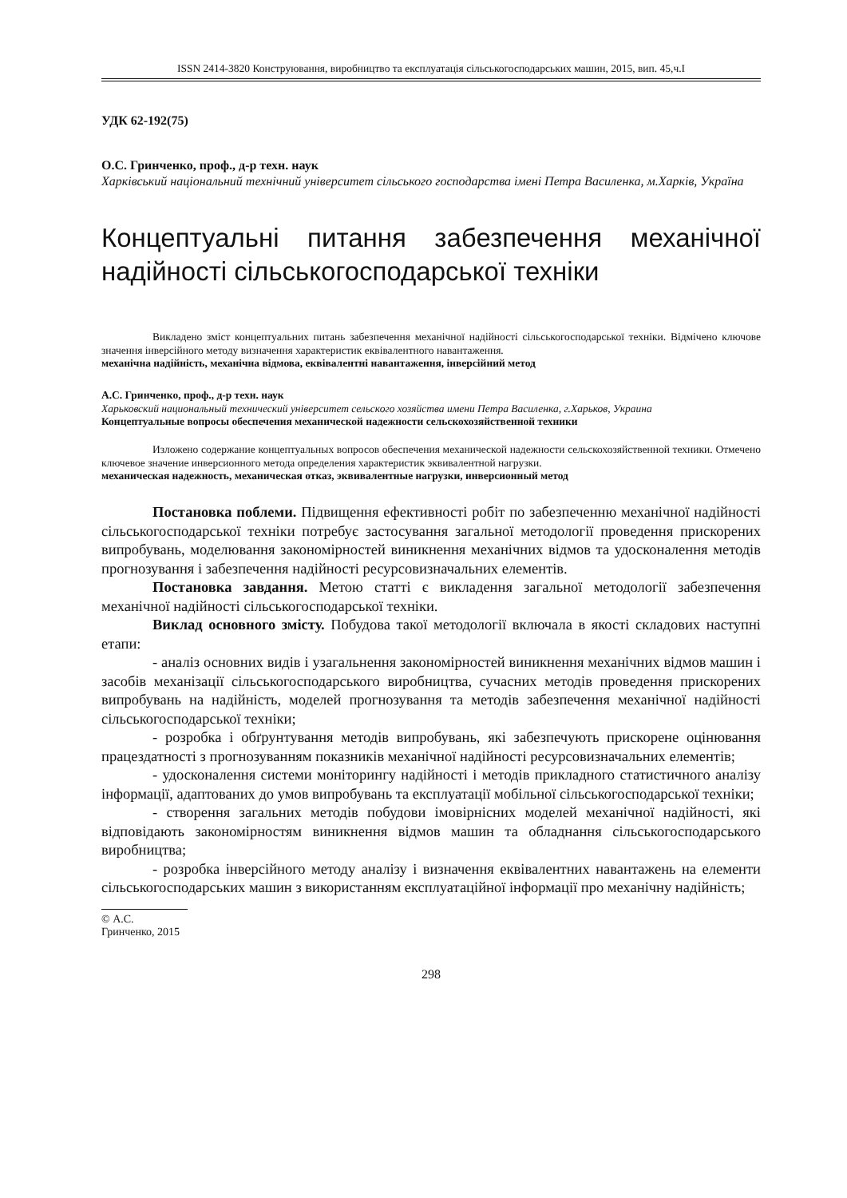ISSN 2414-3820 Конструювання, виробництво та експлуатація сільськогосподарських машин, 2015, вип. 45,ч.I
УДК 62-192(75)
О.С. Гринченко, проф., д-р техн. наук
Харківський національний технічний університет сільського господарства імені Петра Василенка, м.Харків, Україна
Концептуальні питання забезпечення механічної надійності сільськогосподарської техніки
Викладено зміст концептуальних питань забезпечення механічної надійності сільськогосподарської техніки. Відмічено ключове значення інверсійного методу визначення характеристик еквівалентного навантаження.
механічна надійність, механічна відмова, еквівалентні навантаження, інверсійний метод
А.С. Гринченко, проф., д-р техн. наук
Харьковский национальный технический університет сельского хозяйства имени Петра Василенка, г.Харьков, Украина
Концептуальные вопросы обеспечения механической надежности сельскохозяйственной техники
Изложено содержание концептуальных вопросов обеспечения механической надежности сельскохозяйственной техники. Отмечено ключевое значение инверсионного метода определения характеристик эквивалентной нагрузки.
механическая надежность, механическая отказ, эквивалентные нагрузки, инверсионный метод
Постановка поблеми. Підвищення ефективності робіт по забезпеченню механічної надійності сільськогосподарської техніки потребує застосування загальної методології проведення прискорених випробувань, моделювання закономірностей виникнення механічних відмов та удосконалення методів прогнозування і забезпечення надійності ресурсовизначальних елементів.
Постановка завдання. Метою статті є викладення загальної методології забезпечення механічної надійності сільськогосподарської техніки.
Виклад основного змісту. Побудова такої методології включала в якості складових наступні етапи:
- аналіз основних видів і узагальнення закономірностей виникнення механічних відмов машин і засобів механізації сільськогосподарського виробництва, сучасних методів проведення прискорених випробувань на надійність, моделей прогнозування та методів забезпечення механічної надійності сільськогосподарської техніки;
- розробка і обґрунтування методів випробувань, які забезпечують прискорене оцінювання працездатності з прогнозуванням показників механічної надійності ресурсовизначальних елементів;
- удосконалення системи моніторингу надійності і методів прикладного статистичного аналізу інформації, адаптованих до умов випробувань та експлуатації мобільної сільськогосподарської техніки;
- створення загальних методів побудови імовірнісних моделей механічної надійності, які відповідають закономірностям виникнення відмов машин та обладнання сільськогосподарського виробництва;
- розробка інверсійного методу аналізу і визначення еквівалентних навантажень на елементи сільськогосподарських машин з використанням експлуатаційної інформації про механічну надійність;
© А.С. Гринченко, 2015
298